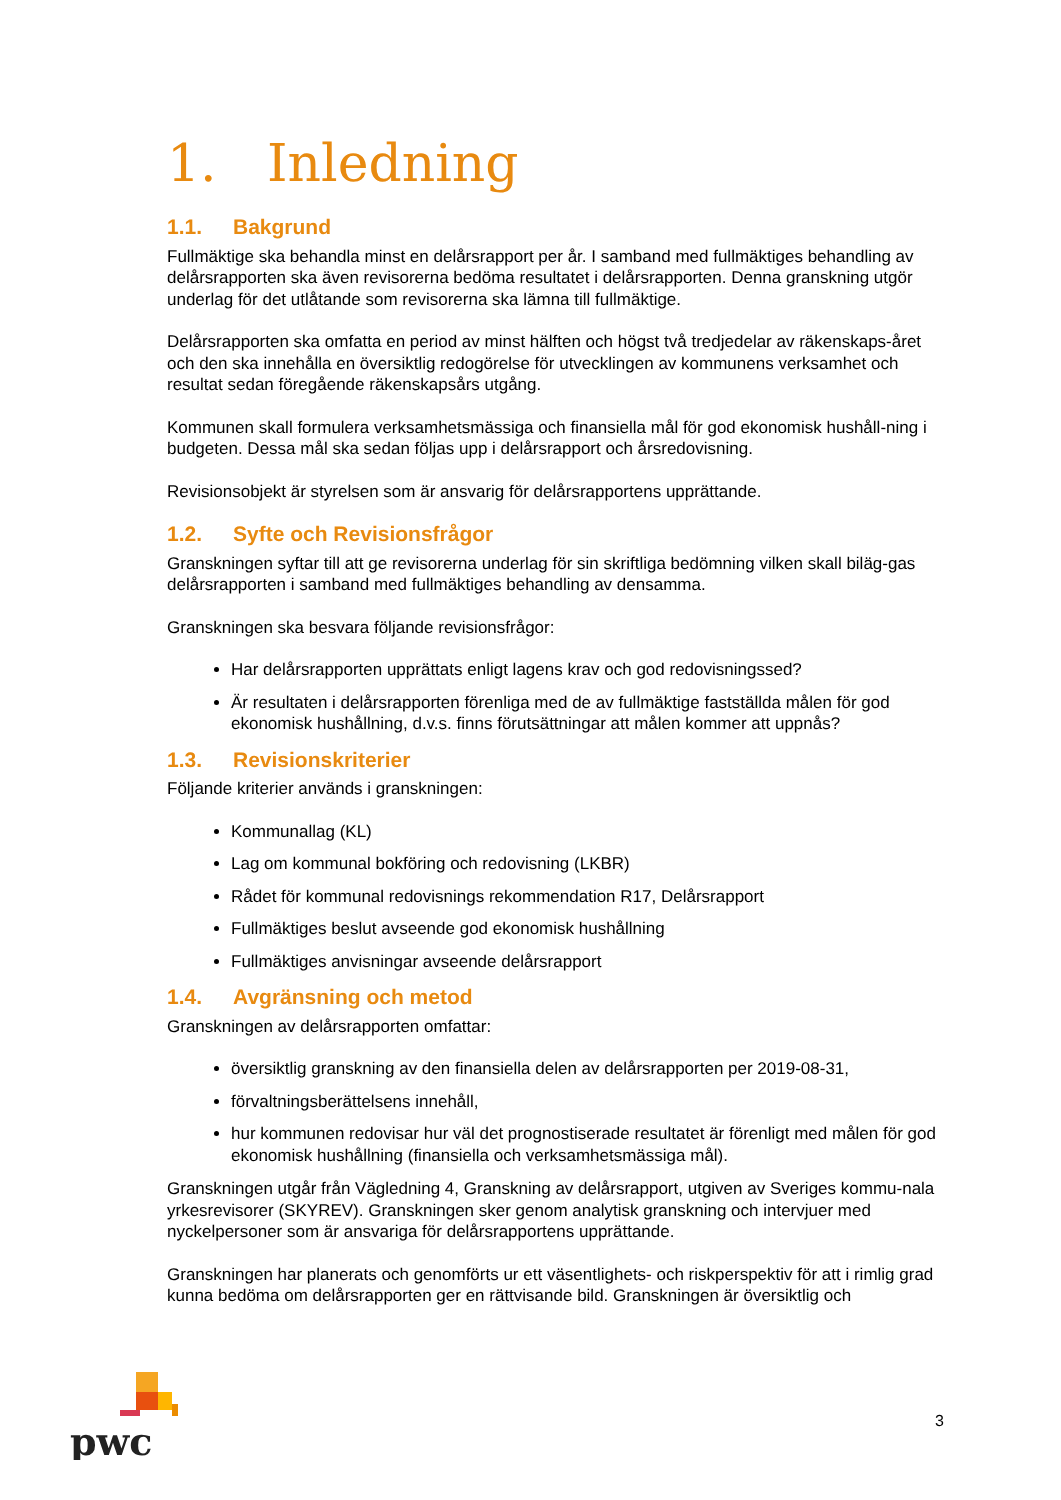1. Inledning
1.1. Bakgrund
Fullmäktige ska behandla minst en delårsrapport per år. I samband med fullmäktiges behandling av delårsrapporten ska även revisorerna bedöma resultatet i delårsrapporten. Denna granskning utgör underlag för det utlåtande som revisorerna ska lämna till fullmäktige.
Delårsrapporten ska omfatta en period av minst hälften och högst två tredjedelar av räkenskaps-året och den ska innehålla en översiktlig redogörelse för utvecklingen av kommunens verksamhet och resultat sedan föregående räkenskapsårs utgång.
Kommunen skall formulera verksamhetsmässiga och finansiella mål för god ekonomisk hushåll-ning i budgeten. Dessa mål ska sedan följas upp i delårsrapport och årsredovisning.
Revisionsobjekt är styrelsen som är ansvarig för delårsrapportens upprättande.
1.2. Syfte och Revisionsfrågor
Granskningen syftar till att ge revisorerna underlag för sin skriftliga bedömning vilken skall biläg-gas delårsrapporten i samband med fullmäktiges behandling av densamma.
Granskningen ska besvara följande revisionsfrågor:
Har delårsrapporten upprättats enligt lagens krav och god redovisningssed?
Är resultaten i delårsrapporten förenliga med de av fullmäktige fastställda målen för god ekonomisk hushållning, d.v.s. finns förutsättningar att målen kommer att uppnås?
1.3. Revisionskriterier
Följande kriterier används i granskningen:
Kommunallag (KL)
Lag om kommunal bokföring och redovisning (LKBR)
Rådet för kommunal redovisnings rekommendation R17, Delårsrapport
Fullmäktiges beslut avseende god ekonomisk hushållning
Fullmäktiges anvisningar avseende delårsrapport
1.4. Avgränsning och metod
Granskningen av delårsrapporten omfattar:
översiktlig granskning av den finansiella delen av delårsrapporten per 2019-08-31,
förvaltningsberättelsens innehåll,
hur kommunen redovisar hur väl det prognostiserade resultatet är förenligt med målen för god ekonomisk hushållning (finansiella och verksamhetsmässiga mål).
Granskningen utgår från Vägledning 4, Granskning av delårsrapport, utgiven av Sveriges kommu-nala yrkesrevisorer (SKYREV). Granskningen sker genom analytisk granskning och intervjuer med nyckelpersoner som är ansvariga för delårsrapportens upprättande.
Granskningen har planerats och genomförts ur ett väsentlighets- och riskperspektiv för att i rimlig grad kunna bedöma om delårsrapporten ger en rättvisande bild. Granskningen är översiktlig och
pwc
3